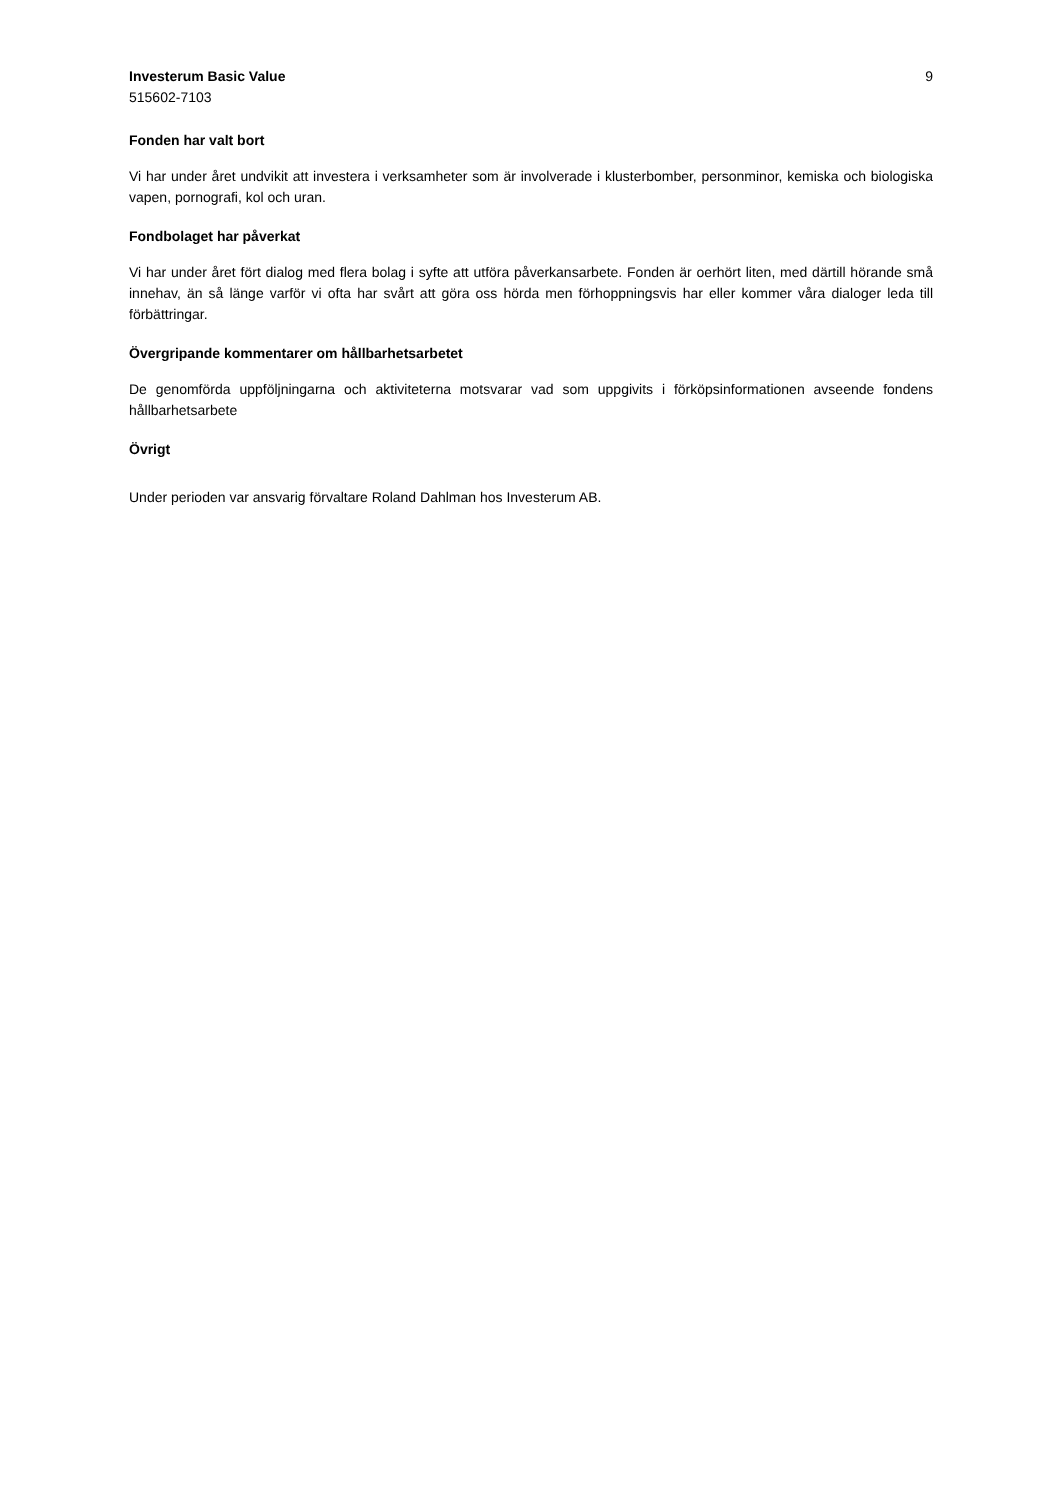Investerum Basic Value
515602-7103
9
Fonden har valt bort
Vi har under året undvikit att investera i verksamheter som är involverade i klusterbomber, personminor, kemiska och biologiska vapen, pornografi, kol och uran.
Fondbolaget har påverkat
Vi har under året fört dialog med flera bolag i syfte att utföra påverkansarbete. Fonden är oerhört liten, med därtill hörande små innehav, än så länge varför vi ofta har svårt att göra oss hörda men förhoppningsvis har eller kommer våra dialoger leda till förbättringar.
Övergripande kommentarer om hållbarhetsarbetet
De genomförda uppföljningarna och aktiviteterna motsvarar vad som uppgivits i förköpsinformationen avseende fondens hållbarhetsarbete
Övrigt
Under perioden var ansvarig förvaltare Roland Dahlman hos Investerum AB.